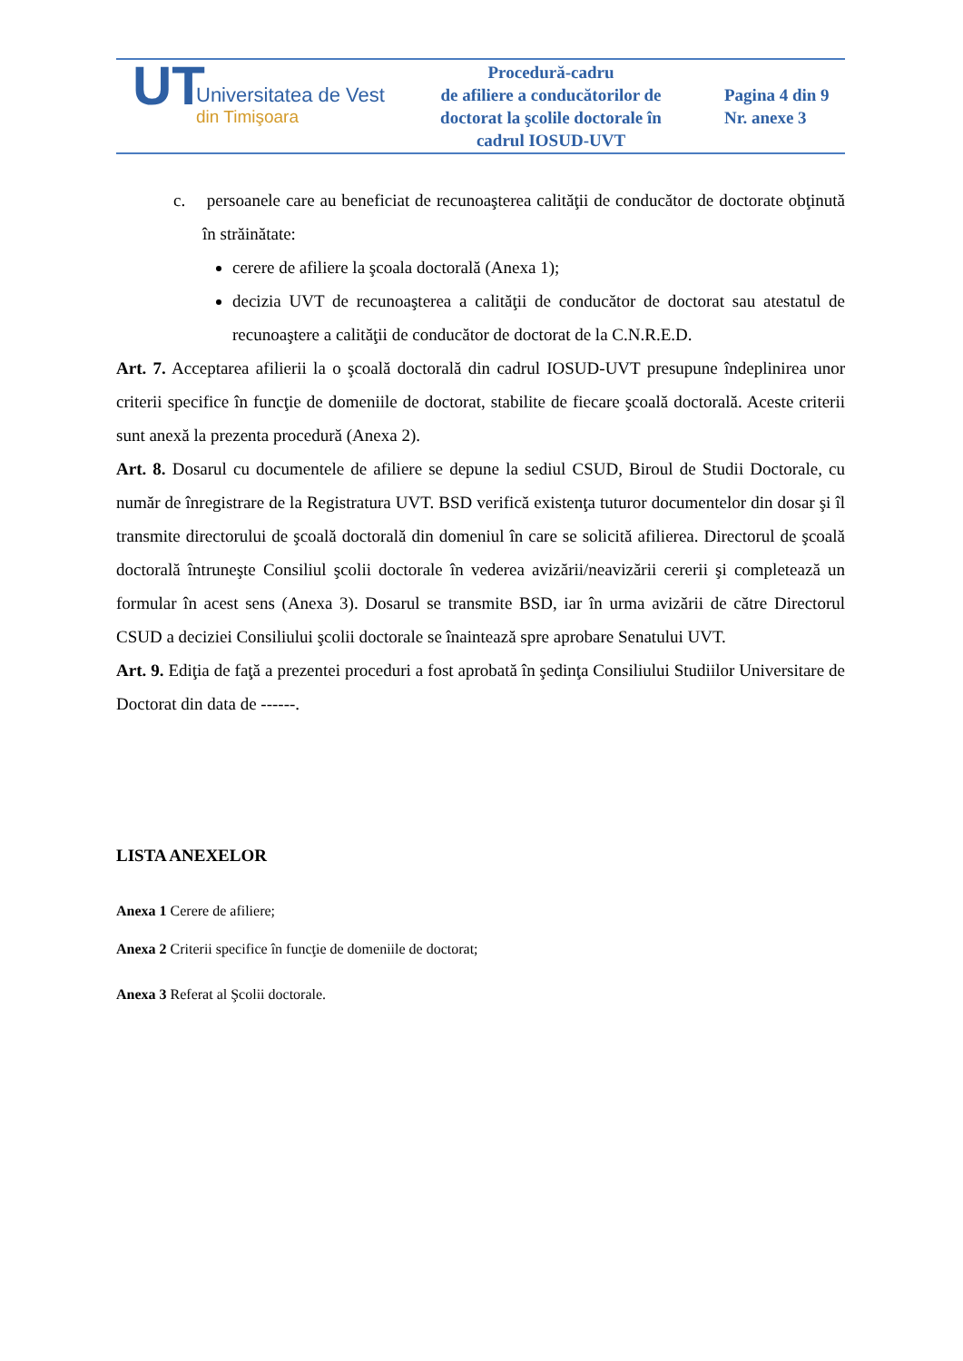| UT Universitatea de Vest din Timişoara | Procedură-cadru de afiliere a conducătorilor de doctorat la şcolile doctorale în cadrul IOSUD-UVT | Pagina 4 din 9 Nr. anexe 3 |
c. persoanele care au beneficiat de recunoaşterea calităţii de conducător de doctorate obţinută în străinătate:
cerere de afiliere la şcoala doctorală (Anexa 1);
decizia UVT de recunoaşterea a calităţii de conducător de doctorat sau atestatul de recunoaştere a calităţii de conducător de doctorat de la C.N.R.E.D.
Art. 7. Acceptarea afilierii la o şcoală doctorală din cadrul IOSUD-UVT presupune îndeplinirea unor criterii specifice în funcţie de domeniile de doctorat, stabilite de fiecare şcoală doctorală. Aceste criterii sunt anexă la prezenta procedură (Anexa 2).
Art. 8. Dosarul cu documentele de afiliere se depune la sediul CSUD, Biroul de Studii Doctorale, cu număr de înregistrare de la Registratura UVT. BSD verifică existenţa tuturor documentelor din dosar şi îl transmite directorului de şcoală doctorală din domeniul în care se solicită afilierea. Directorul de şcoală doctorală întruneşte Consiliul şcolii doctorale în vederea avizării/neavizării cererii şi completează un formular în acest sens (Anexa 3). Dosarul se transmite BSD, iar în urma avizării de către Directorul CSUD a deciziei Consiliului şcolii doctorale se înaintează spre aprobare Senatului UVT.
Art. 9. Ediţia de faţă a prezentei proceduri a fost aprobată în şedinţa Consiliului Studiilor Universitare de Doctorat din data de ------.
LISTA ANEXELOR
Anexa 1 Cerere de afiliere;
Anexa 2 Criterii specifice în funcţie de domeniile de doctorat;
Anexa 3 Referat al Şcolii doctorale.